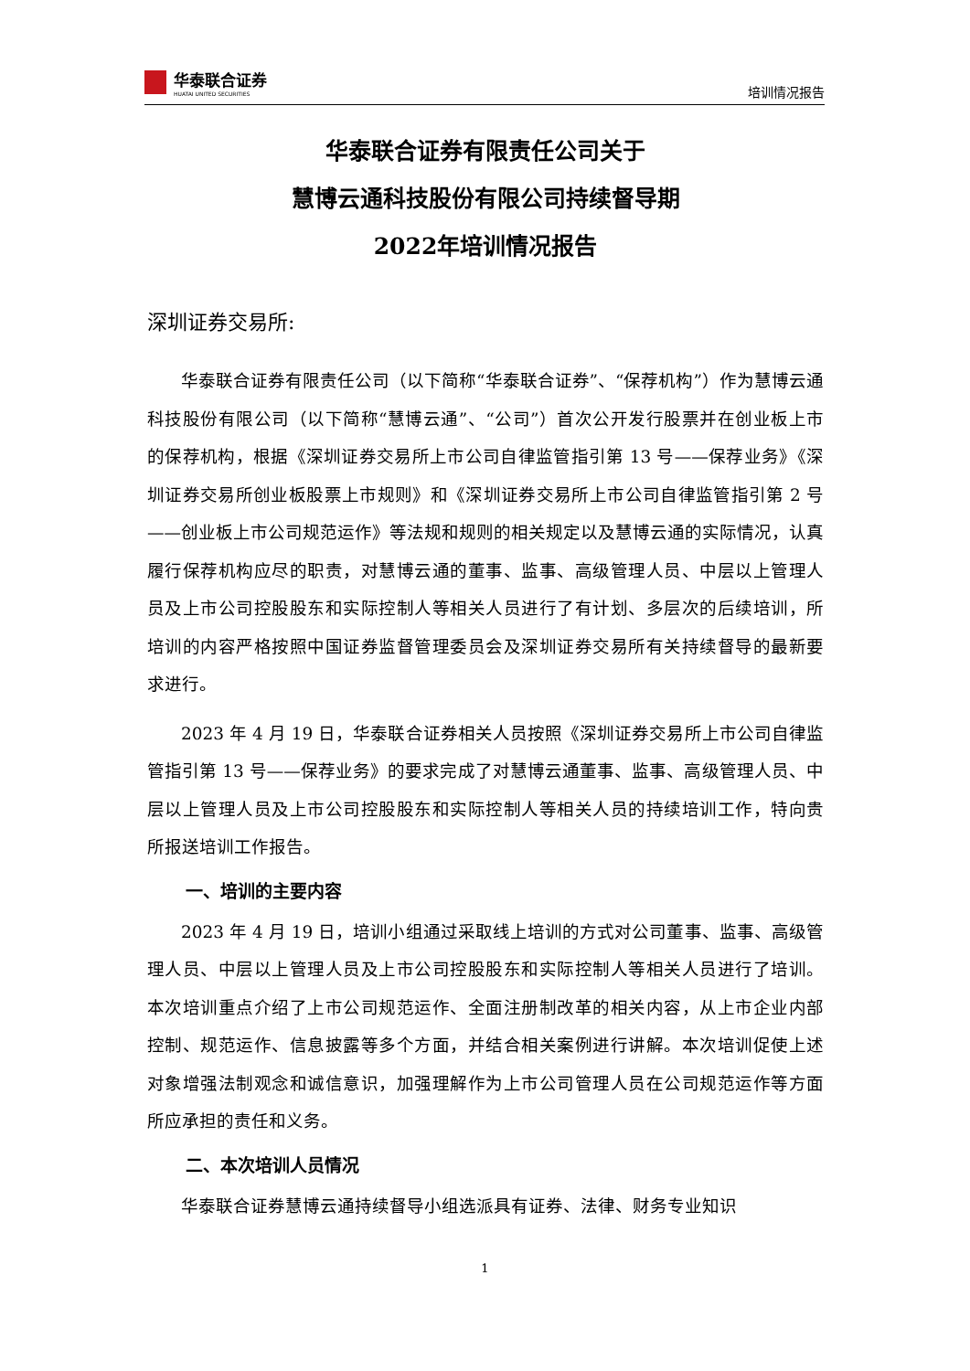华泰联合证券
HUATAI UNITED SECURITIES
培训情况报告
华泰联合证券有限责任公司关于
慧博云通科技股份有限公司持续督导期
2022年培训情况报告
深圳证券交易所:
华泰联合证券有限责任公司（以下简称“华泰联合证券”、“保荐机构”）作为慧博云通科技股份有限公司（以下简称“慧博云通”、“公司”）首次公开发行股票并在创业板上市的保荐机构，根据《深圳证券交易所上市公司自律监管指引第 13 号——保荐业务》《深圳证券交易所创业板股票上市规则》和《深圳证券交易所上市公司自律监管指引第 2 号——创业板上市公司规范运作》等法规和规则的相关规定以及慧博云通的实际情况，认真履行保荐机构应尽的职责，对慧博云通的董事、监事、高级管理人员、中层以上管理人员及上市公司控股股东和实际控制人等相关人员进行了有计划、多层次的后续培训，所培训的内容严格按照中国证券监督管理委员会及深圳证券交易所有关持续督导的最新要求进行。
2023 年 4 月 19 日，华泰联合证券相关人员按照《深圳证券交易所上市公司自律监管指引第 13 号——保荐业务》的要求完成了对慧博云通董事、监事、高级管理人员、中层以上管理人员及上市公司控股股东和实际控制人等相关人员的持续培训工作，特向贵所报送培训工作报告。
一、培训的主要内容
2023 年 4 月 19 日，培训小组通过采取线上培训的方式对公司董事、监事、高级管理人员、中层以上管理人员及上市公司控股股东和实际控制人等相关人员进行了培训。本次培训重点介绍了上市公司规范运作、全面注册制改革的相关内容，从上市企业内部控制、规范运作、信息披露等多个方面，并结合相关案例进行讲解。本次培训促使上述对象增强法制观念和诚信意识，加强理解作为上市公司管理人员在公司规范运作等方面所应承担的责任和义务。
二、本次培训人员情况
华泰联合证券慧博云通持续督导小组选派具有证券、法律、财务专业知识
1